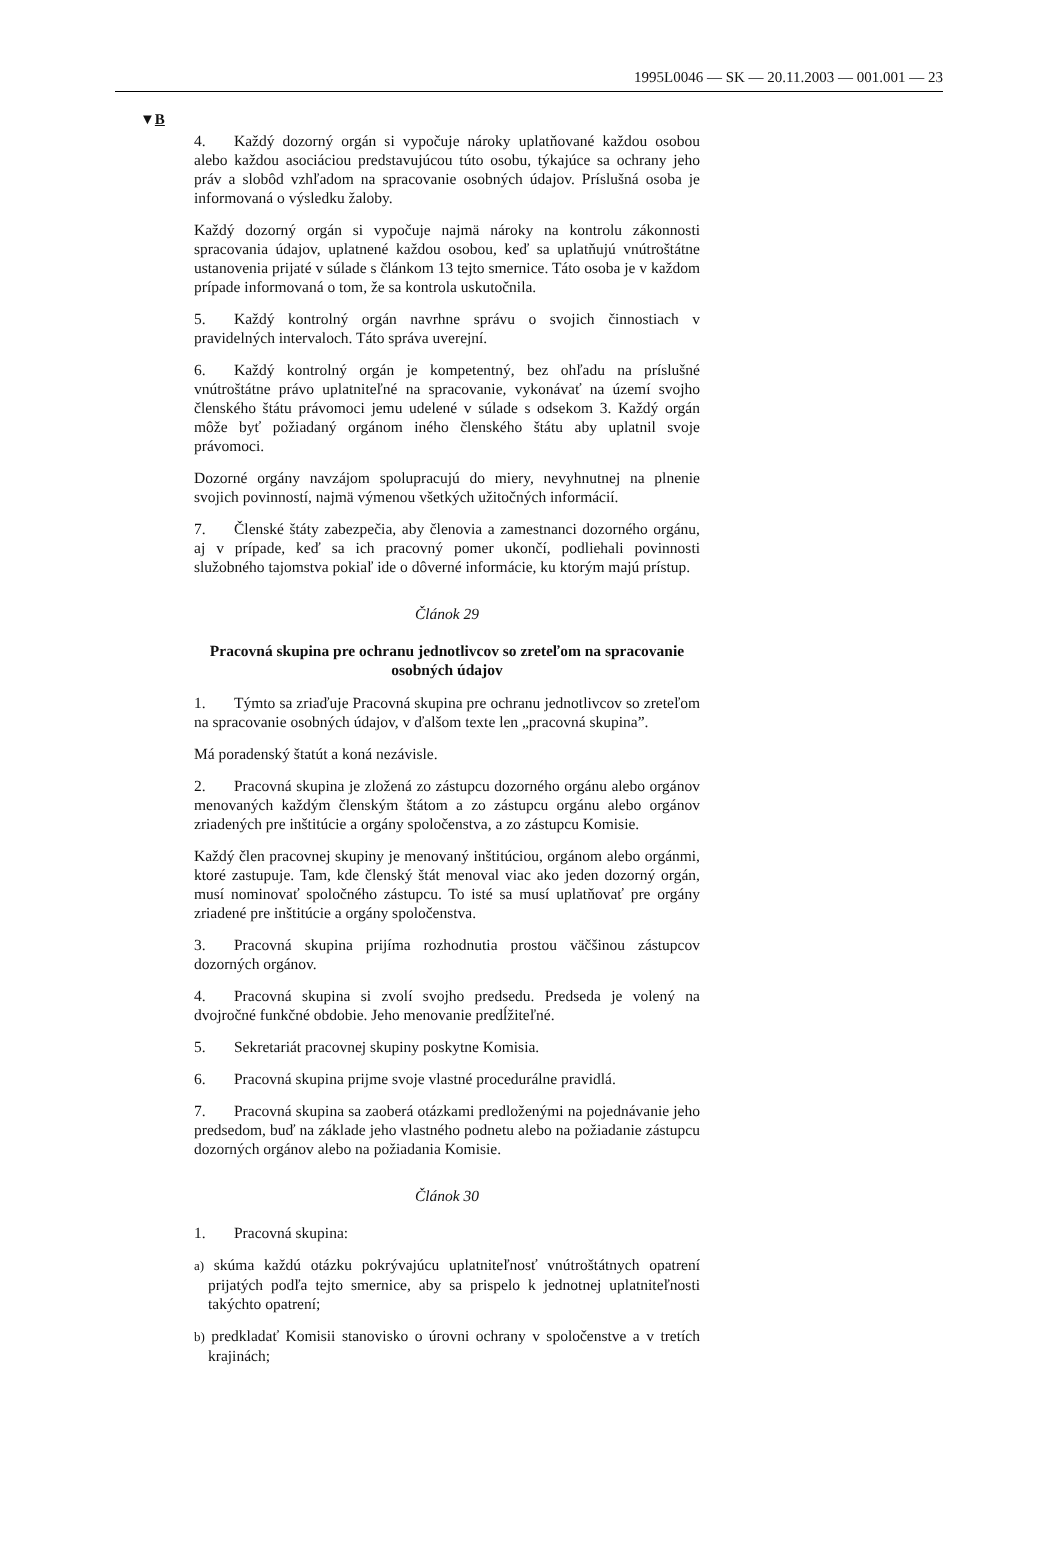1995L0046 — SK — 20.11.2003 — 001.001 — 23
▼B
4. Každý dozorný orgán si vypočuje nároky uplatňované každou osobou alebo každou asociáciou predstavujúcou túto osobu, týkajúce sa ochrany jeho práv a slobôd vzhľadom na spracovanie osobných údajov. Príslušná osoba je informovaná o výsledku žaloby.
Každý dozorný orgán si vypočuje najmä nároky na kontrolu zákonnosti spracovania údajov, uplatnené každou osobou, keď sa uplatňujú vnútroštátne ustanovenia prijaté v súlade s článkom 13 tejto smernice. Táto osoba je v každom prípade informovaná o tom, že sa kontrola uskutočnila.
5. Každý kontrolný orgán navrhne správu o svojich činnostiach v pravidelných intervaloch. Táto správa uverejní.
6. Každý kontrolný orgán je kompetentný, bez ohľadu na príslušné vnútroštátne právo uplatniteľné na spracovanie, vykonávať na území svojho členského štátu právomoci jemu udelené v súlade s odsekom 3. Každý orgán môže byť požiadaný orgánom iného členského štátu aby uplatnil svoje právomoci.
Dozorné orgány navzájom spolupracujú do miery, nevyhnutnej na plnenie svojich povinností, najmä výmenou všetkých užitočných informácií.
7. Členské štáty zabezpečia, aby členovia a zamestnanci dozorného orgánu, aj v prípade, keď sa ich pracovný pomer ukončí, podliehali povinnosti služobného tajomstva pokiaľ ide o dôverné informácie, ku ktorým majú prístup.
Článok 29
Pracovná skupina pre ochranu jednotlivcov so zreteľom na spracovanie osobných údajov
1. Týmto sa zriaďuje Pracovná skupina pre ochranu jednotlivcov so zreteľom na spracovanie osobných údajov, v ďalšom texte len „pracovná skupina”.
Má poradenský štatút a koná nezávisle.
2. Pracovná skupina je zložená zo zástupcu dozorného orgánu alebo orgánov menovaných každým členským štátom a zo zástupcu orgánu alebo orgánov zriadených pre inštitúcie a orgány spoločenstva, a zo zástupcu Komisie.
Každý člen pracovnej skupiny je menovaný inštitúciou, orgánom alebo orgánmi, ktoré zastupuje. Tam, kde členský štát menoval viac ako jeden dozorný orgán, musí nominovať spoločného zástupcu. To isté sa musí uplatňovať pre orgány zriadené pre inštitúcie a orgány spoločenstva.
3. Pracovná skupina prijíma rozhodnutia prostou väčšinou zástupcov dozorných orgánov.
4. Pracovná skupina si zvolí svojho predsedu. Predseda je volený na dvojročné funkčné obdobie. Jeho menovanie predĺžiteľné.
5. Sekretariát pracovnej skupiny poskytne Komisia.
6. Pracovná skupina prijme svoje vlastné procedurálne pravidlá.
7. Pracovná skupina sa zaoberá otázkami predloženými na pojednávanie jeho predsedom, buď na základe jeho vlastného podnetu alebo na požiadanie zástupcu dozorných orgánov alebo na požiadania Komisie.
Článok 30
1. Pracovná skupina:
a) skúma každú otázku pokrývajúcu uplatniteľnosť vnútroštátnych opatrení prijatých podľa tejto smernice, aby sa prispelo k jednotnej uplatniteľnosti takýchto opatrení;
b) predkladať Komisii stanovisko o úrovni ochrany v spoločenstve a v tretích krajinách;